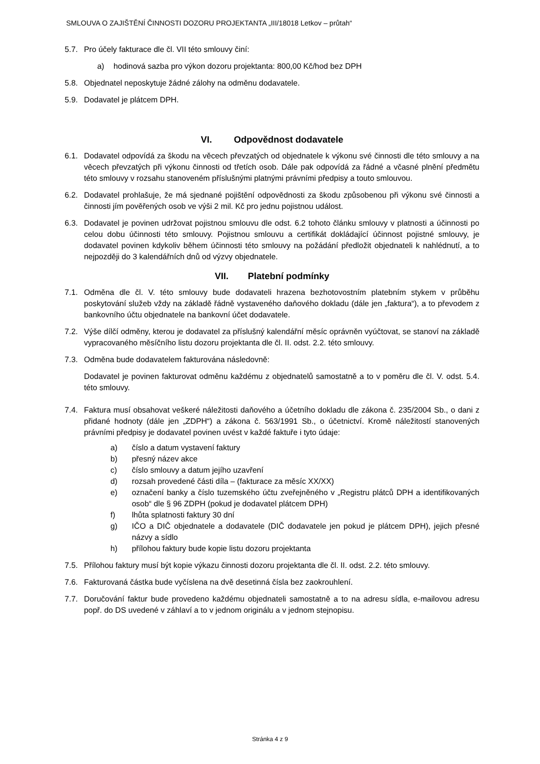SMLOUVA O ZAJIŠTĚNÍ ČINNOSTI DOZORU PROJEKTANTA „III/18018 Letkov – průtah“
5.7. Pro účely fakturace dle čl. VII této smlouvy činí:
a) hodinová sazba pro výkon dozoru projektanta: 800,00 Kč/hod bez DPH
5.8. Objednatel neposkytuje žádné zálohy na odměnu dodavatele.
5.9. Dodavatel je plátcem DPH.
VI. Odpovědnost dodavatele
6.1. Dodavatel odpovídá za škodu na věcech převzatých od objednatele k výkonu své činnosti dle této smlouvy a na věcech převzatých při výkonu činnosti od třetích osob. Dále pak odpovídá za řádné a včasné plnění předmětu této smlouvy v rozsahu stanoveném příslušnými platnými právními předpisy a touto smlouvou.
6.2. Dodavatel prohlašuje, že má sjednané pojištění odpovědnosti za škodu způsobenou při výkonu své činnosti a činnosti jím pověřených osob ve výši 2 mil. Kč pro jednu pojistnou událost.
6.3. Dodavatel je povinen udržovat pojistnou smlouvu dle odst. 6.2 tohoto článku smlouvy v platnosti a účinnosti po celou dobu účinnosti této smlouvy. Pojistnou smlouvu a certifikát dokládající účinnost pojistné smlouvy, je dodavatel povinen kdykoliv během účinnosti této smlouvy na požádání předložit objednateli k nahlédnutí, a to nejpozději do 3 kalendářních dnů od výzvy objednatele.
VII. Platební podmínky
7.1. Odměna dle čl. V. této smlouvy bude dodavateli hrazena bezhotovostním platebním stykem v průběhu poskytování služeb vždy na základě řádně vystaveného daňového dokladu (dále jen „faktura“), a to převodem z bankovního účtu objednatele na bankovní účet dodavatele.
7.2. Výše dílčí odměny, kterou je dodavatel za příslušný kalendářní měsíc oprávněn vyúčtovat, se stanoví na základě vypracovaného měsíčního listu dozoru projektanta dle čl. II. odst. 2.2. této smlouvy.
7.3. Odměna bude dodavatelem fakturována následovně:
Dodavatel je povinen fakturovat odměnu každému z objednatelů samostatně a to v poměru dle čl. V. odst. 5.4. této smlouvy.
7.4. Faktura musí obsahovat veškeré náležitosti daňového a účetního dokladu dle zákona č. 235/2004 Sb., o dani z přidané hodnoty (dále jen „ZDPH“) a zákona č. 563/1991 Sb., o účetnictví. Kromě náležitostí stanovených právními předpisy je dodavatel povinen uvést v každé faktuře i tyto údaje:
a) číslo a datum vystavení faktury
b) přesný název akce
c) číslo smlouvy a datum jejího uzavření
d) rozsah provedené části díla – (fakturace za měsíc XX/XX)
e) označení banky a číslo tuzemského účtu zveřejněného v „Registru plátců DPH a identifikovaných osob“ dle § 96 ZDPH (pokud je dodavatel plátcem DPH)
f) lhůta splatnosti faktury 30 dní
g) IČO a DIČ objednatele a dodavatele (DIČ dodavatele jen pokud je plátcem DPH), jejich přesné názvy a sídlo
h) přílohou faktury bude kopie listu dozoru projektanta
7.5. Přílohou faktury musí být kopie výkazu činnosti dozoru projektanta dle čl. II. odst. 2.2. této smlouvy.
7.6. Fakturovaná částka bude vyčíslena na dvě desetinná čísla bez zaokrouhlení.
7.7. Doručování faktur bude provedeno každému objednateli samostatně a to na adresu sídla, e-mailovou adresu popř. do DS uvedené v záhlaví a to v jednom originálu a v jednom stejnopisu.
Stránka 4 z 9